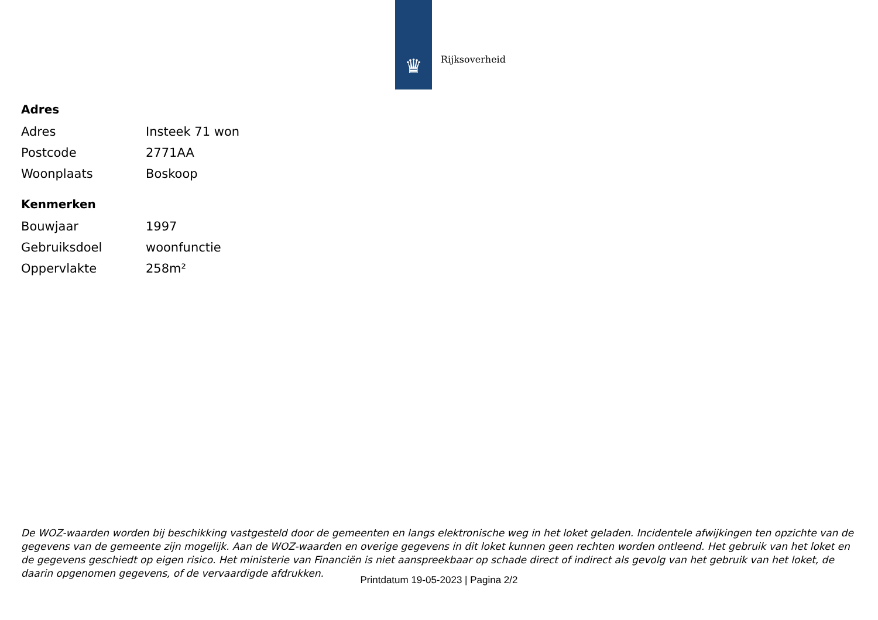♛
Rijksoverheid
Adres
| Adres | Insteek 71 won |
| Postcode | 2771AA |
| Woonplaats | Boskoop |
Kenmerken
| Bouwjaar | 1997 |
| Gebruiksdoel | woonfunctie |
| Oppervlakte | 258m² |
De WOZ-waarden worden bij beschikking vastgesteld door de gemeenten en langs elektronische weg in het loket geladen. Incidentele afwijkingen ten opzichte van de gegevens van de gemeente zijn mogelijk. Aan de WOZ-waarden en overige gegevens in dit loket kunnen geen rechten worden ontleend. Het gebruik van het loket en de gegevens geschiedt op eigen risico. Het ministerie van Financiën is niet aanspreekbaar op schade direct of indirect als gevolg van het gebruik van het loket, de daarin opgenomen gegevens, of de vervaardigde afdrukken.
Printdatum 19-05-2023 | Pagina 2/2